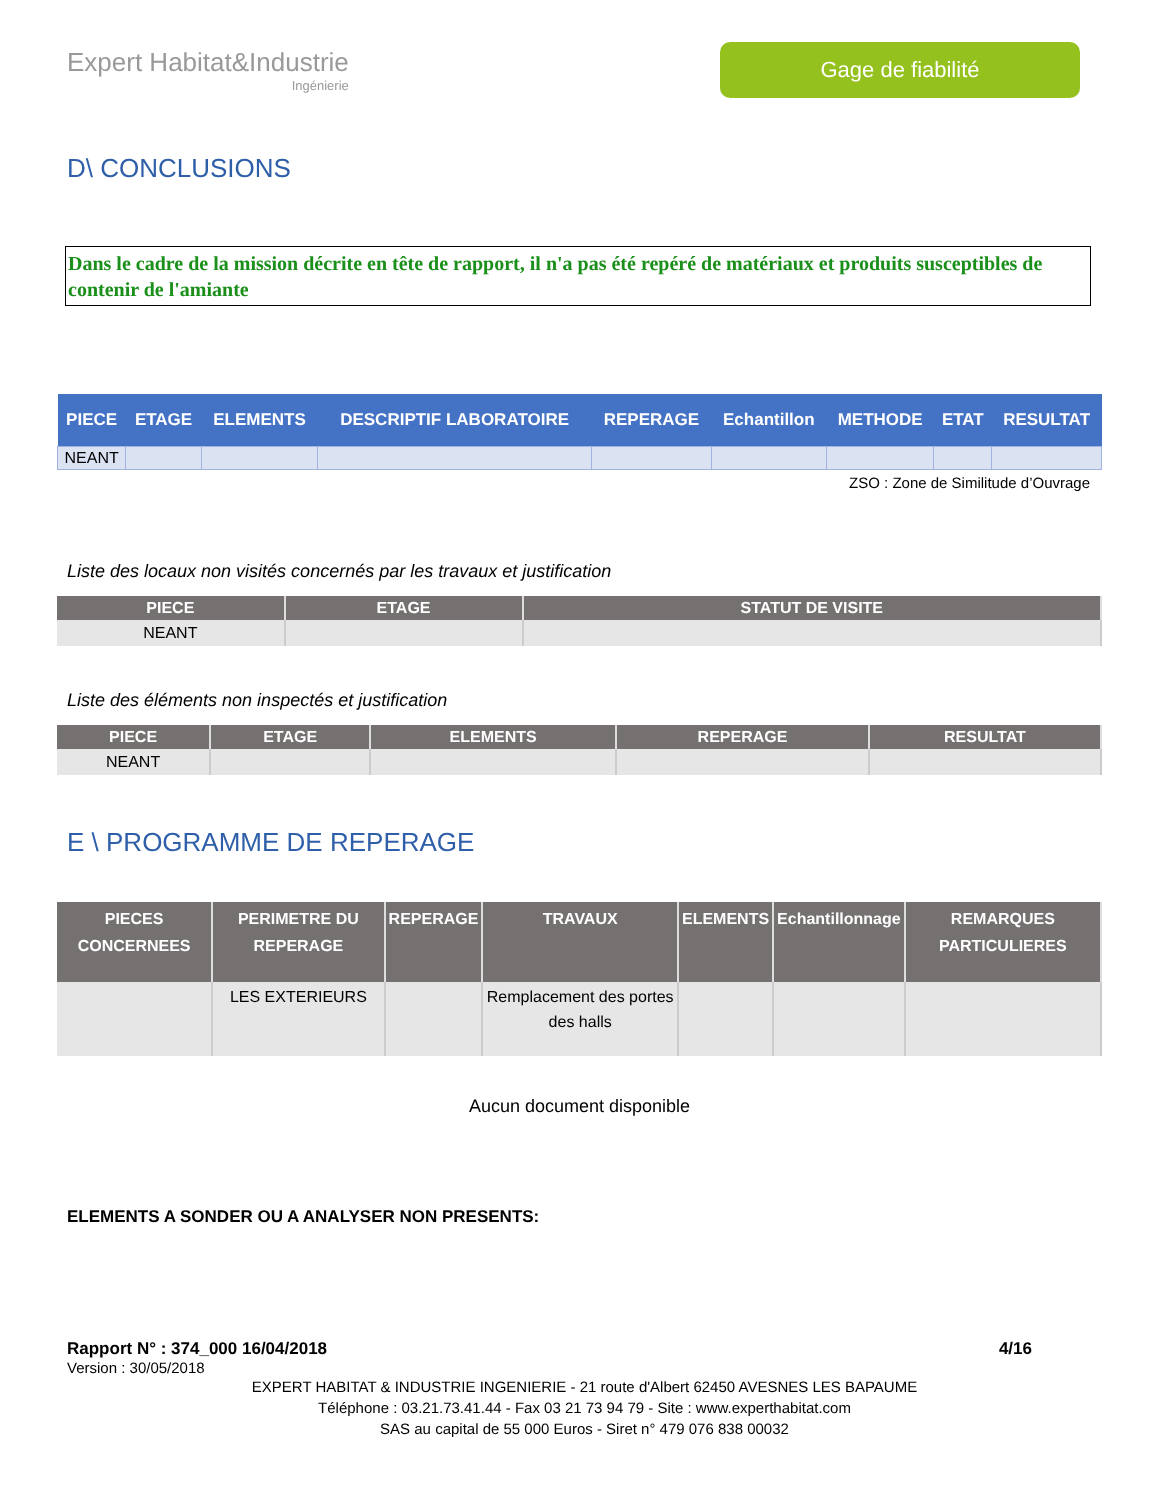Expert Habitat&Industrie
Ingénierie
Gage de fiabilité
D\ CONCLUSIONS
Dans le cadre de la mission décrite en tête de rapport, il n'a pas été repéré de matériaux et produits susceptibles de contenir de l'amiante
| PIECE | ETAGE | ELEMENTS | DESCRIPTIF LABORATOIRE | REPERAGE | Echantillon | METHODE | ETAT | RESULTAT |
| --- | --- | --- | --- | --- | --- | --- | --- | --- |
| NEANT | | | | | | | | |
ZSO : Zone de Similitude d’Ouvrage
Liste des locaux non visités concernés par les travaux et justification
| PIECE | ETAGE | STATUT DE VISITE |
| --- | --- | --- |
| NEANT | | |
Liste des éléments non inspectés et justification
| PIECE | ETAGE | ELEMENTS | REPERAGE | RESULTAT |
| --- | --- | --- | --- | --- |
| NEANT | | | | |
E \ PROGRAMME DE REPERAGE
| PIECES CONCERNEES | PERIMETRE DU REPERAGE | REPERAGE | TRAVAUX | ELEMENTS | Echantillonnage | REMARQUES PARTICULIERES |
| --- | --- | --- | --- | --- | --- | --- |
| | LES EXTERIEURS | | Remplacement des portes des halls | | | |
Aucun document disponible
ELEMENTS A SONDER OU A ANALYSER NON PRESENTS:
Rapport N° : 374_000 16/04/2018 4/16
Version : 30/05/2018
EXPERT HABITAT & INDUSTRIE INGENIERIE - 21 route d'Albert 62450 AVESNES LES BAPAUME
Téléphone : 03.21.73.41.44 - Fax 03 21 73 94 79 - Site : www.experthabitat.com
SAS au capital de 55 000 Euros - Siret n° 479 076 838 00032